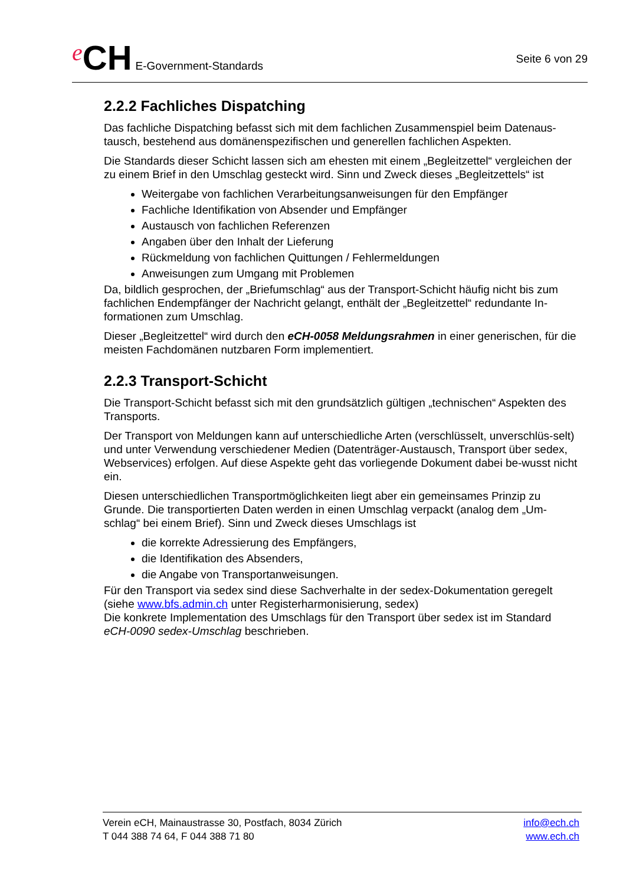e CH E-Government-Standards
Seite 6 von 29
2.2.2 Fachliches Dispatching
Das fachliche Dispatching befasst sich mit dem fachlichen Zusammenspiel beim Datenaus-tausch, bestehend aus domänenspezifischen und generellen fachlichen Aspekten.
Die Standards dieser Schicht lassen sich am ehesten mit einem „Begleitzettel“ vergleichen der zu einem Brief in den Umschlag gesteckt wird. Sinn und Zweck dieses „Begleitzettels“ ist
Weitergabe von fachlichen Verarbeitungsanweisungen für den Empfänger
Fachliche Identifikation von Absender und Empfänger
Austausch von fachlichen Referenzen
Angaben über den Inhalt der Lieferung
Rückmeldung von fachlichen Quittungen / Fehlermeldungen
Anweisungen zum Umgang mit Problemen
Da, bildlich gesprochen, der „Briefumschlag“ aus der Transport-Schicht häufig nicht bis zum fachlichen Endempfänger der Nachricht gelangt, enthält der „Begleitzettel“ redundante In-formationen zum Umschlag.
Dieser „Begleitzettel“ wird durch den eCH-0058 Meldungsrahmen in einer generischen, für die meisten Fachdomänen nutzbaren Form implementiert.
2.2.3 Transport-Schicht
Die Transport-Schicht befasst sich mit den grundsätzlich gültigen „technischen“ Aspekten des Transports.
Der Transport von Meldungen kann auf unterschiedliche Arten (verschlüsselt, unverschlüs-selt) und unter Verwendung verschiedener Medien (Datenträger-Austausch, Transport über sedex, Webservices) erfolgen. Auf diese Aspekte geht das vorliegende Dokument dabei be-wusst nicht ein.
Diesen unterschiedlichen Transportmöglichkeiten liegt aber ein gemeinsames Prinzip zu Grunde. Die transportierten Daten werden in einen Umschlag verpackt (analog dem „Um-schlag“ bei einem Brief). Sinn und Zweck dieses Umschlags ist
die korrekte Adressierung des Empfängers,
die Identifikation des Absenders,
die Angabe von Transportanweisungen.
Für den Transport via sedex sind diese Sachverhalte in der sedex-Dokumentation geregelt (siehe www.bfs.admin.ch unter Registerharmonisierung, sedex)
Die konkrete Implementation des Umschlags für den Transport über sedex ist im Standard eCH-0090 sedex-Umschlag beschrieben.
Verein eCH, Mainaustrasse 30, Postfach, 8034 Zürich
T 044 388 74 64, F 044 388 71 80
info@ech.ch
www.ech.ch